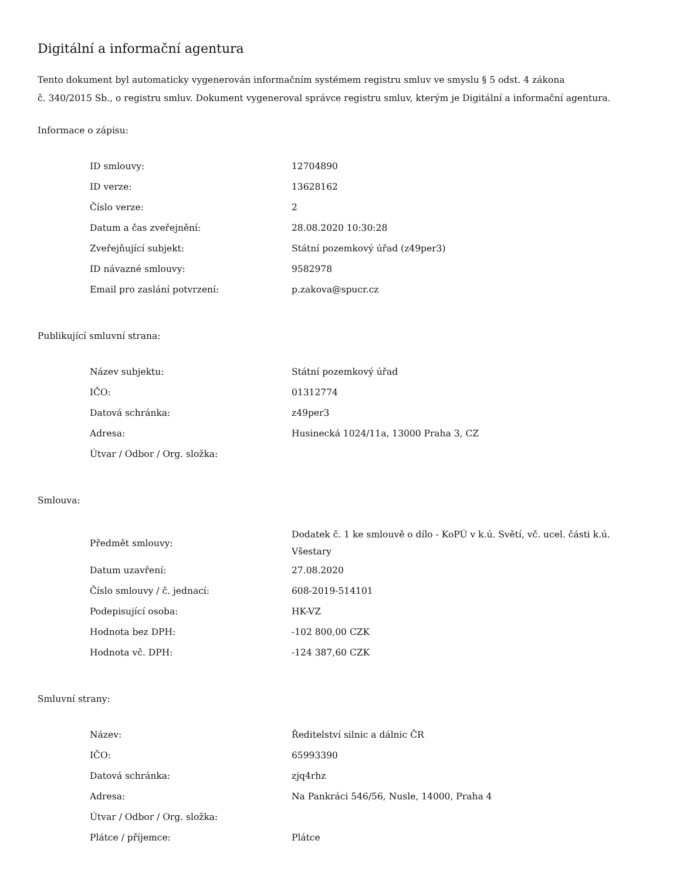Digitální a informační agentura
Tento dokument byl automaticky vygenerován informačním systémem registru smluv ve smyslu § 5 odst. 4 zákona
č. 340/2015 Sb., o registru smluv. Dokument vygeneroval správce registru smluv, kterým je Digitální a informační agentura.
Informace o zápisu:
| ID smlouvy: | 12704890 |
| ID verze: | 13628162 |
| Číslo verze: | 2 |
| Datum a čas zveřejnění: | 28.08.2020 10:30:28 |
| Zveřejňující subjekt: | Státní pozemkový úřad (z49per3) |
| ID návazné smlouvy: | 9582978 |
| Email pro zaslání potvrzení: | p.zakova@spucr.cz |
Publikující smluvní strana:
| Název subjektu: | Státní pozemkový úřad |
| IČO: | 01312774 |
| Datová schránka: | z49per3 |
| Adresa: | Husinecká 1024/11a, 13000 Praha 3, CZ |
| Útvar / Odbor / Org. složka: | |
Smlouva:
| Předmět smlouvy: | Dodatek č. 1 ke smlouvě o dílo - KoPÚ v k.ú. Světí, vč. ucel. části k.ú. Všestary |
| Datum uzavření: | 27.08.2020 |
| Číslo smlouvy / č. jednací: | 608-2019-514101 |
| Podepisující osoba: | HK-VZ |
| Hodnota bez DPH: | -102 800,00 CZK |
| Hodnota vč. DPH: | -124 387,60 CZK |
Smluvní strany:
| Název: | Ředitelství silnic a dálnic ČR |
| IČO: | 65993390 |
| Datová schránka: | zjq4rhz |
| Adresa: | Na Pankráci 546/56, Nusle, 14000, Praha 4 |
| Útvar / Odbor / Org. složka: | |
| Plátce / příjemce: | Plátce |